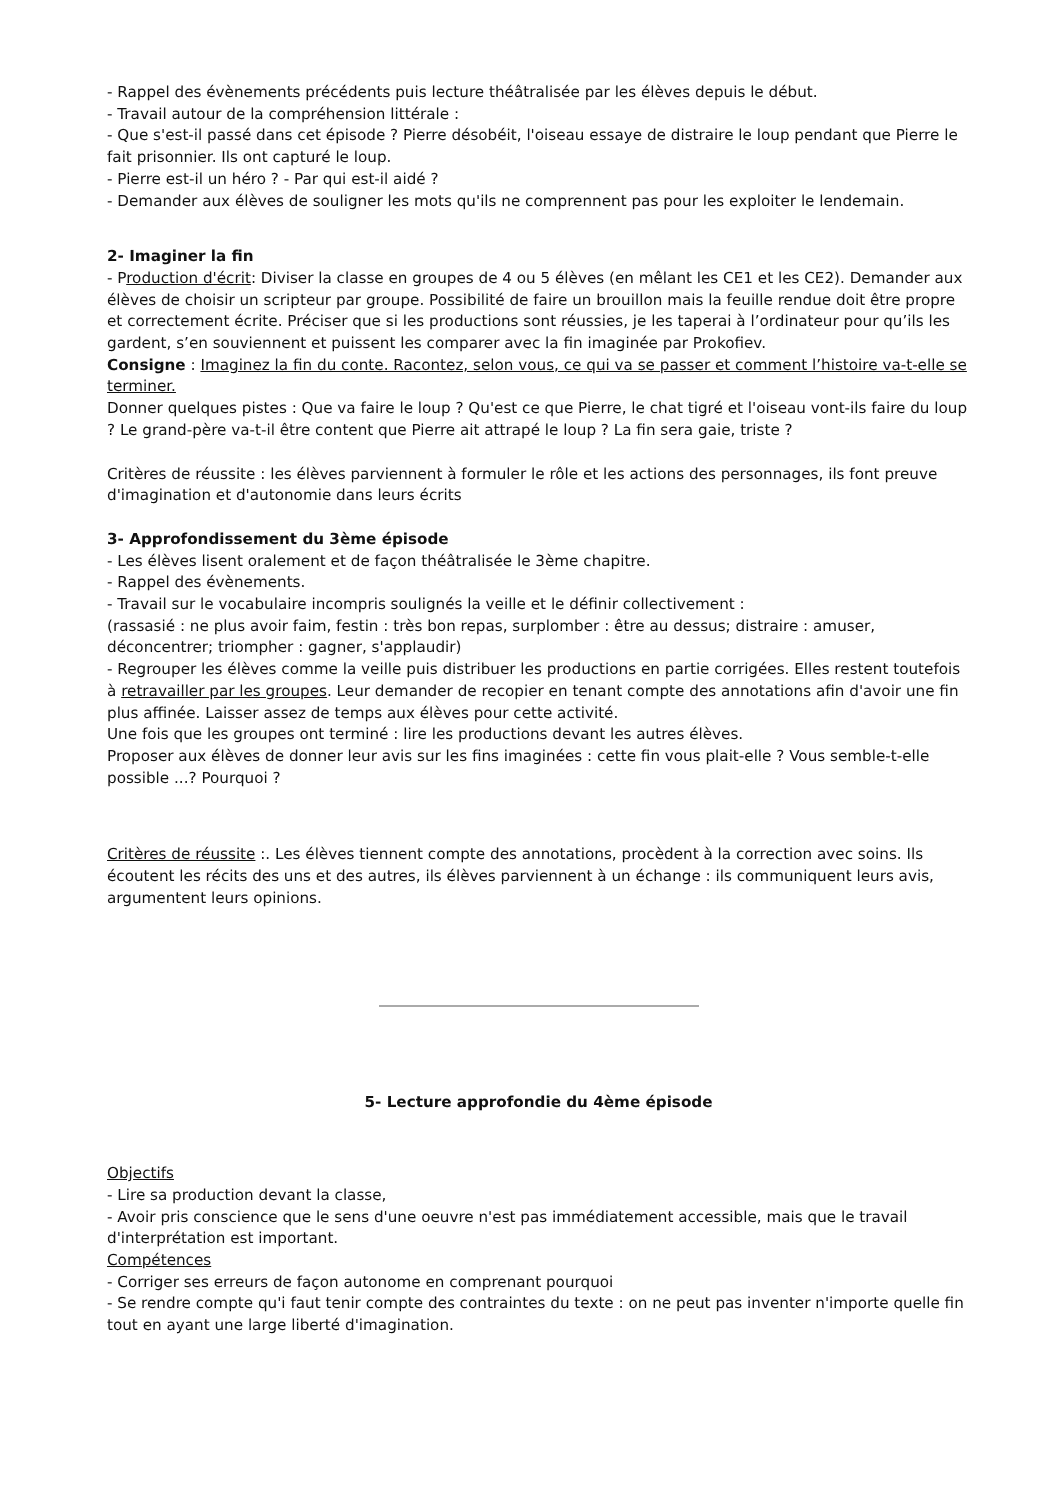- Rappel des évènements précédents puis lecture théâtralisée par les élèves depuis le début.
- Travail autour de la compréhension littérale :
- Que s'est-il passé dans cet épisode ? Pierre désobéit, l'oiseau essaye de distraire le loup pendant que Pierre le fait prisonnier. Ils ont capturé le loup.
- Pierre est-il un héro ? - Par qui est-il aidé ?
- Demander aux élèves de souligner les mots qu'ils ne comprennent pas pour les exploiter le lendemain.
2- Imaginer la fin
- Production d'écrit: Diviser la classe en groupes de 4 ou 5 élèves (en mêlant les CE1 et les CE2). Demander aux élèves de choisir un scripteur par groupe. Possibilité de faire un brouillon mais la feuille rendue doit être propre et correctement écrite. Préciser que si les productions sont réussies, je les taperai à l’ordinateur pour qu’ils les gardent, s’en souviennent et puissent les comparer avec la fin imaginée par Prokofiev.
Consigne : Imaginez la fin du conte. Racontez, selon vous, ce qui va se passer et comment l’histoire va-t-elle se terminer.
Donner quelques pistes : Que va faire le loup ? Qu'est ce que Pierre, le chat tigré et l'oiseau vont-ils faire du loup ? Le grand-père va-t-il être content que Pierre ait attrapé le loup ? La fin sera gaie, triste ?
Critères de réussite : les élèves parviennent à formuler le rôle et les actions des personnages, ils font preuve d'imagination et d'autonomie dans leurs écrits
3- Approfondissement du 3ème épisode
- Les élèves lisent oralement et de façon théâtralisée le 3ème chapitre.
- Rappel des évènements.
- Travail sur le vocabulaire incompris soulignés la veille et le définir collectivement :
(rassasié : ne plus avoir faim, festin : très bon repas, surplomber : être au dessus; distraire : amuser, déconcentrer; triompher : gagner, s'applaudir)
- Regrouper les élèves comme la veille puis distribuer les productions en partie corrigées. Elles restent toutefois à retravailler par les groupes. Leur demander de recopier en tenant compte des annotations afin d'avoir une fin plus affinée. Laisser assez de temps aux élèves pour cette activité.
Une fois que les groupes ont terminé : lire les productions devant les autres élèves.
Proposer aux élèves de donner leur avis sur les fins imaginées : cette fin vous plait-elle ? Vous semble-t-elle possible ...? Pourquoi ?
Critères de réussite :. Les élèves tiennent compte des annotations, procèdent à la correction avec soins. Ils écoutent les récits des uns et des autres, ils élèves parviennent à un échange : ils communiquent leurs avis, argumentent leurs opinions.
5- Lecture approfondie du 4ème épisode
Objectifs
- Lire sa production devant la classe,
- Avoir pris conscience que le sens d'une oeuvre n'est pas immédiatement accessible, mais que le travail d'interprétation est important.
Compétences
- Corriger ses erreurs de façon autonome en comprenant pourquoi
- Se rendre compte qu'i faut tenir compte des contraintes du texte : on ne peut pas inventer n'importe quelle fin tout en ayant une large liberté d'imagination.